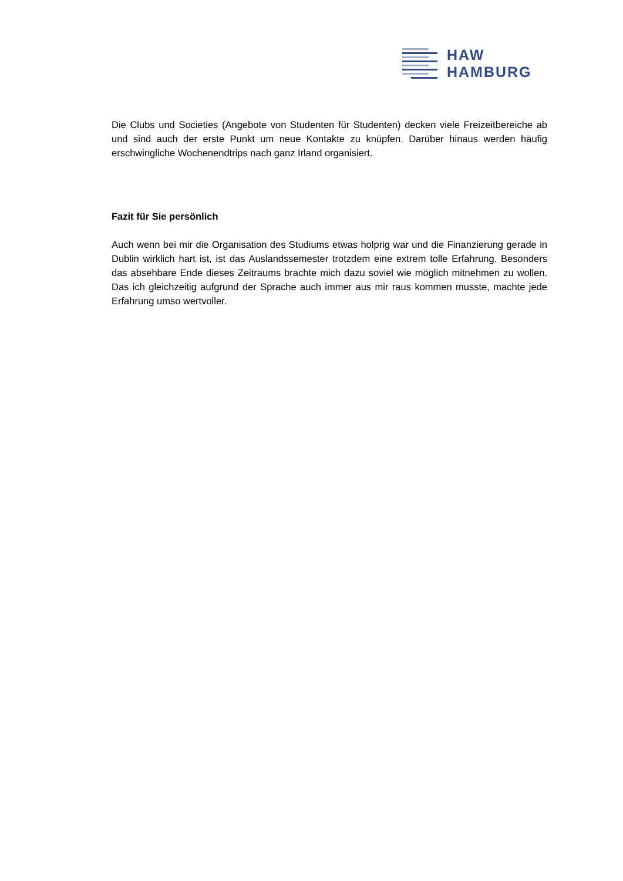HAW
HAMBURG
Die Clubs und Societies (Angebote von Studenten für Studenten) decken viele Freizeitbereiche ab und sind auch der erste Punkt um neue Kontakte zu knüpfen. Darüber hinaus werden häufig erschwingliche Wochenendtrips nach ganz Irland organisiert.
Fazit für Sie persönlich
Auch wenn bei mir die Organisation des Studiums etwas holprig war und die Finanzierung gerade in Dublin wirklich hart ist, ist das Auslandssemester trotzdem eine extrem tolle Erfahrung. Besonders das absehbare Ende dieses Zeitraums brachte mich dazu soviel wie möglich mitnehmen zu wollen. Das ich gleichzeitig aufgrund der Sprache auch immer aus mir raus kommen musste, machte jede Erfahrung umso wertvoller.